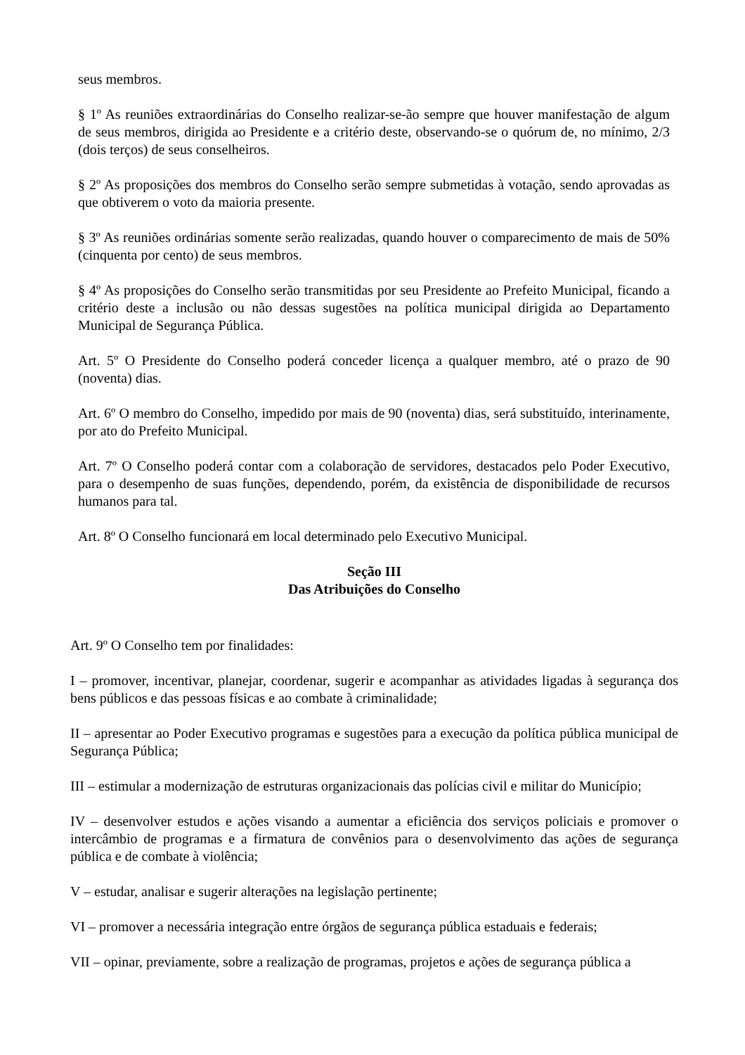seus membros.
§ 1º As reuniões extraordinárias do Conselho realizar-se-ão sempre que houver manifestação de algum de seus membros, dirigida ao Presidente e a critério deste, observando-se o quórum de, no mínimo, 2/3 (dois terços) de seus conselheiros.
§ 2º As proposições dos membros do Conselho serão sempre submetidas à votação, sendo aprovadas as que obtiverem o voto da maioria presente.
§ 3º As reuniões ordinárias somente serão realizadas, quando houver o comparecimento de mais de 50% (cinquenta por cento) de seus membros.
§ 4º As proposições do Conselho serão transmitidas por seu Presidente ao Prefeito Municipal, ficando a critério deste a inclusão ou não dessas sugestões na política municipal dirigida ao Departamento Municipal de Segurança Pública.
Art. 5º O Presidente do Conselho poderá conceder licença a qualquer membro, até o prazo de 90 (noventa) dias.
Art. 6º O membro do Conselho, impedido por mais de 90 (noventa) dias, será substituído, interinamente, por ato do Prefeito Municipal.
Art. 7º O Conselho poderá contar com a colaboração de servidores, destacados pelo Poder Executivo, para o desempenho de suas funções, dependendo, porém, da existência de disponibilidade de recursos humanos para tal.
Art. 8º O Conselho funcionará em local determinado pelo Executivo Municipal.
Seção III
Das Atribuições do Conselho
Art. 9º O Conselho tem por finalidades:
I – promover, incentivar, planejar, coordenar, sugerir e acompanhar as atividades ligadas à segurança dos bens públicos e das pessoas físicas e ao combate à criminalidade;
II – apresentar ao Poder Executivo programas e sugestões para a execução da política pública municipal de Segurança Pública;
III – estimular a modernização de estruturas organizacionais das polícias civil e militar do Município;
IV – desenvolver estudos e ações visando a aumentar a eficiência dos serviços policiais e promover o intercâmbio de programas e a firmatura de convênios para o desenvolvimento das ações de segurança pública e de combate à violência;
V – estudar, analisar e sugerir alterações na legislação pertinente;
VI – promover a necessária integração entre órgãos de segurança pública estaduais e federais;
VII – opinar, previamente, sobre a realização de programas, projetos e ações de segurança pública a